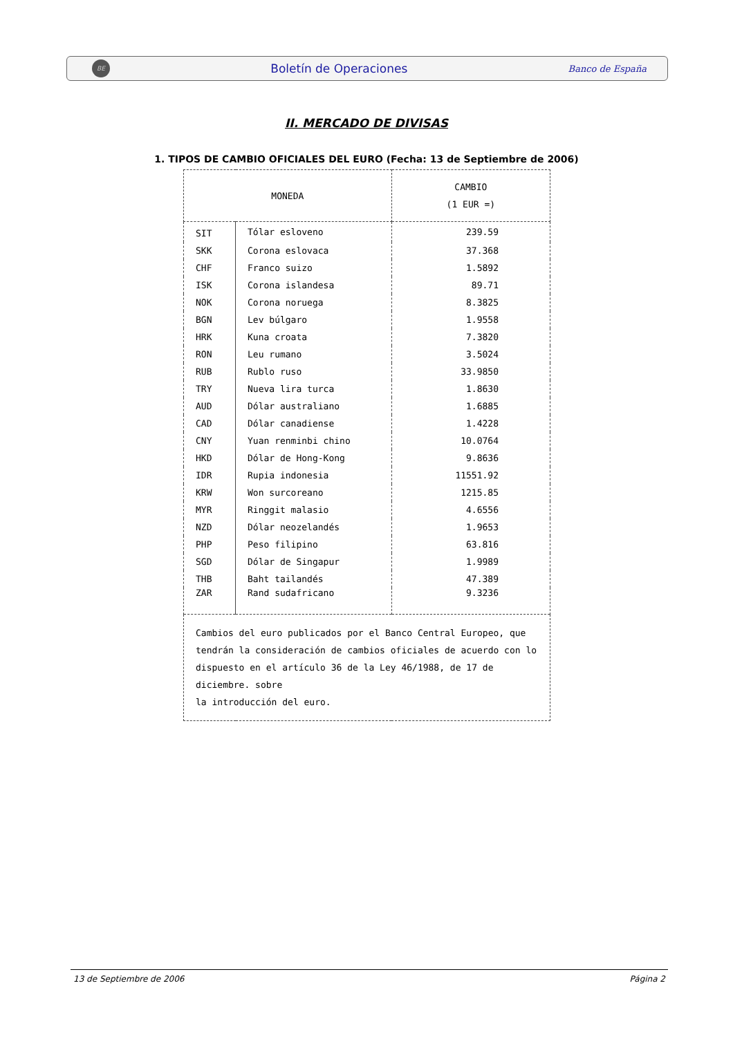BE
Boletín de Operaciones
Banco de España
II. MERCADO DE DIVISAS
1. TIPOS DE CAMBIO OFICIALES DEL EURO (Fecha: 13 de Septiembre de 2006)
| MONEDA | | CAMBIO (1 EUR =) |
| --- | --- | --- |
| SIT | Tólar esloveno | 239.59 |
| SKK | Corona eslovaca | 37.368 |
| CHF | Franco suizo | 1.5892 |
| ISK | Corona islandesa | 89.71 |
| NOK | Corona noruega | 8.3825 |
| BGN | Lev búlgaro | 1.9558 |
| HRK | Kuna croata | 7.3820 |
| RON | Leu rumano | 3.5024 |
| RUB | Rublo ruso | 33.9850 |
| TRY | Nueva lira turca | 1.8630 |
| AUD | Dólar australiano | 1.6885 |
| CAD | Dólar canadiense | 1.4228 |
| CNY | Yuan renminbi chino | 10.0764 |
| HKD | Dólar de Hong-Kong | 9.8636 |
| IDR | Rupia indonesia | 11551.92 |
| KRW | Won surcoreano | 1215.85 |
| MYR | Ringgit malasio | 4.6556 |
| NZD | Dólar neozelandés | 1.9653 |
| PHP | Peso filipino | 63.816 |
| SGD | Dólar de Singapur | 1.9989 |
| THB | Baht tailandés | 47.389 |
| ZAR | Rand sudafricano | 9.3236 |
| Cambios del euro publicados por el Banco Central Europeo, que tendrán la consideración de cambios oficiales de acuerdo con lo dispuesto en el artículo 36 de la Ley 46/1988, de 17 de diciembre. sobre la introducción del euro. | | |
13 de Septiembre de 2006 Página 2